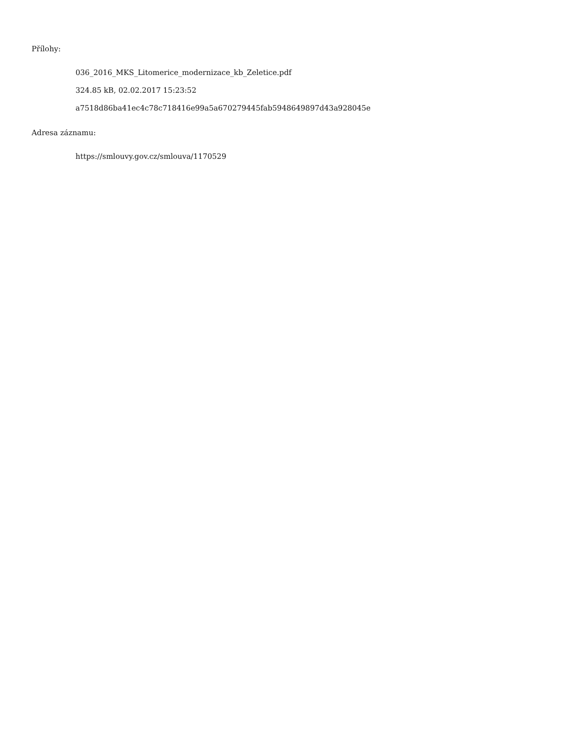Přílohy:
036_2016_MKS_Litomerice_modernizace_kb_Zeletice.pdf
324.85 kB, 02.02.2017 15:23:52
a7518d86ba41ec4c78c718416e99a5a670279445fab5948649897d43a928045e
Adresa záznamu:
https://smlouvy.gov.cz/smlouva/1170529